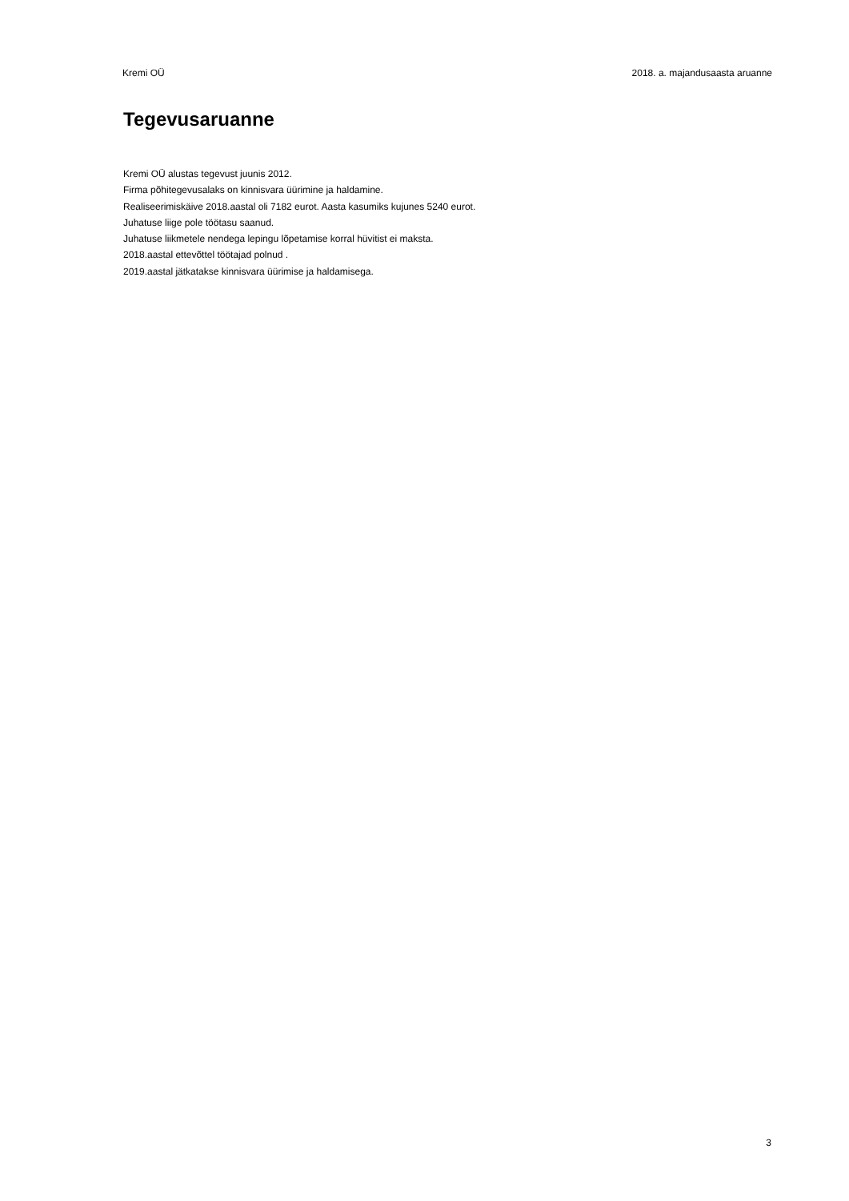Kremi OÜ 2018. a. majandusaasta aruanne
Tegevusaruanne
Kremi OÜ alustas tegevust juunis 2012.
Firma põhitegevusalaks on kinnisvara üürimine ja haldamine.
Realiseerimiskäive 2018.aastal oli 7182 eurot. Aasta kasumiks kujunes 5240 eurot.
Juhatuse liige pole töötasu saanud.
Juhatuse liikmetele nendega lepingu lõpetamise korral hüvitist ei maksta.
2018.aastal ettevõttel töötajad polnud .
2019.aastal jätkatakse kinnisvara üürimise ja haldamisega.
3